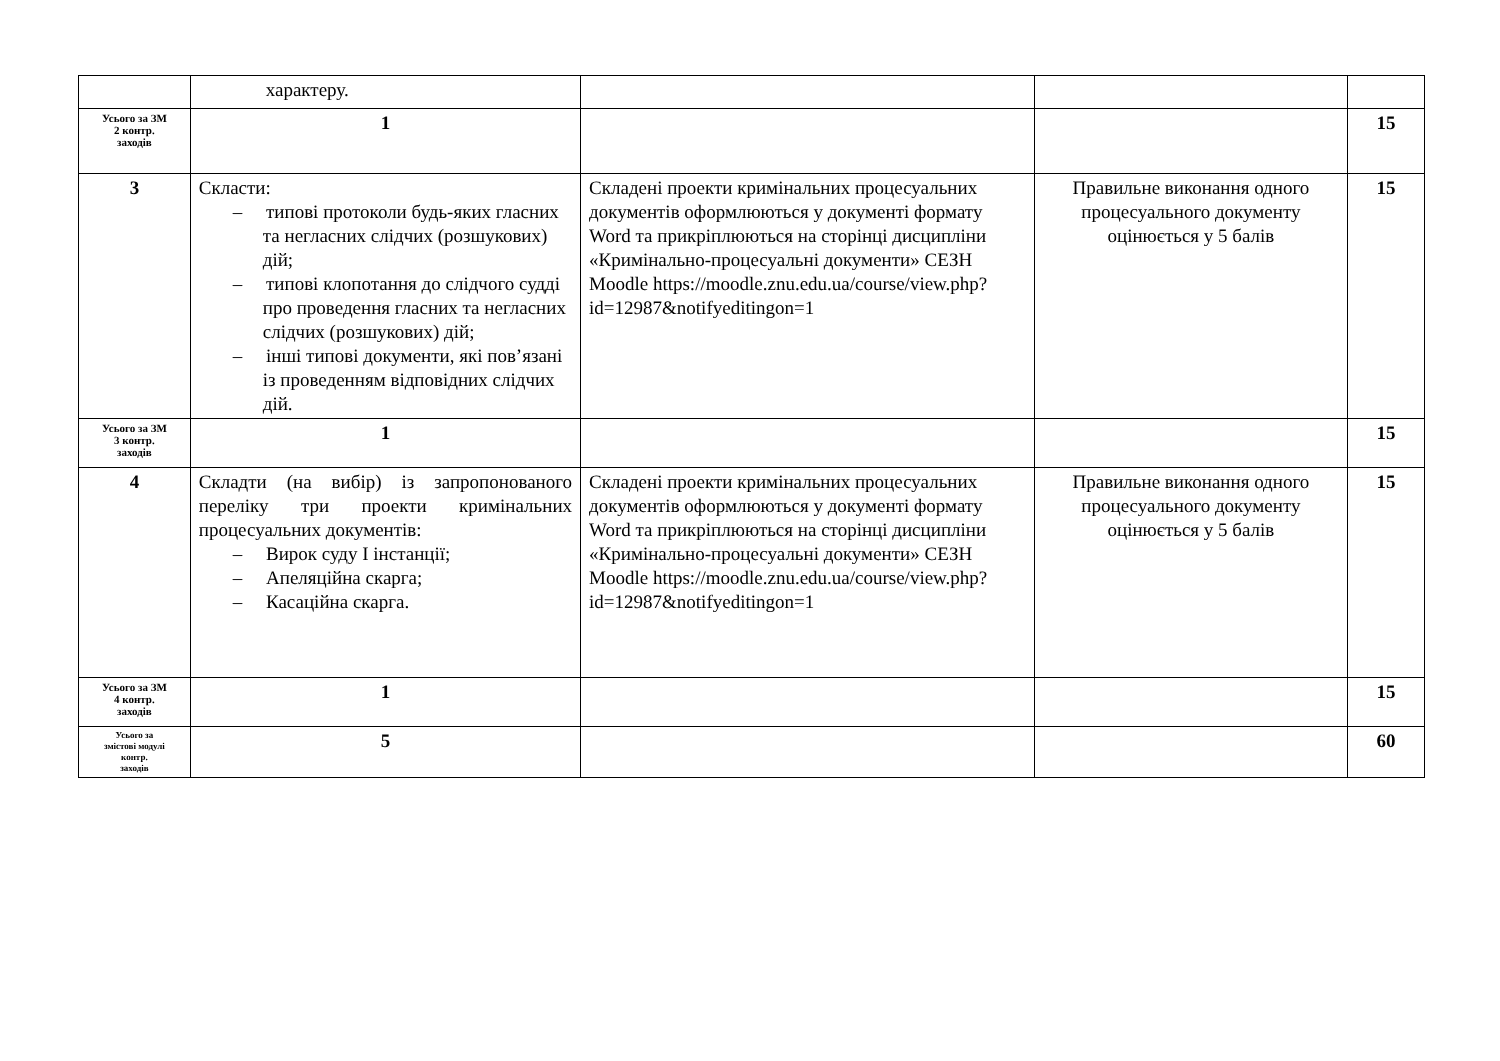| | характеру. | | | |
| Усього за ЗМ 2 контр. заходів | 1 | | | 15 |
| 3 | Скласти: – типові протоколи будь-яких гласних та негласних слідчих (розшукових) дій; – типові клопотання до слідчого судді про проведення гласних та негласних слідчих (розшукових) дій; – інші типові документи, які пов’язані із проведенням відповідних слідчих дій. | Складені проекти кримінальних процесуальних документів оформлюються у документі формату Word та прикріплюються на сторінці дисципліни «Кримінально-процесуальні документи» СЕЗН Moodle https://moodle.znu.edu.ua/course/view.php?id=12987&notifyeditingon=1 | Правильне виконання одного процесуального документу оцінюється у 5 балів | 15 |
| Усього за ЗМ 3 контр. заходів | 1 | | | 15 |
| 4 | Складти (на вибір) із запропонованого переліку три проекти кримінальних процесуальних документів: – Вирок суду І інстанції; – Апеляційна скарга; – Касаційна скарга. | Складені проекти кримінальних процесуальних документів оформлюються у документі формату Word та прикріплюються на сторінці дисципліни «Кримінально-процесуальні документи» СЕЗН Moodle https://moodle.znu.edu.ua/course/view.php?id=12987&notifyeditingon=1 | Правильне виконання одного процесуального документу оцінюється у 5 балів | 15 |
| Усього за ЗМ 4 контр. заходів | 1 | | | 15 |
| Усього за змістові модулі контр. заходів | 5 | | | 60 |